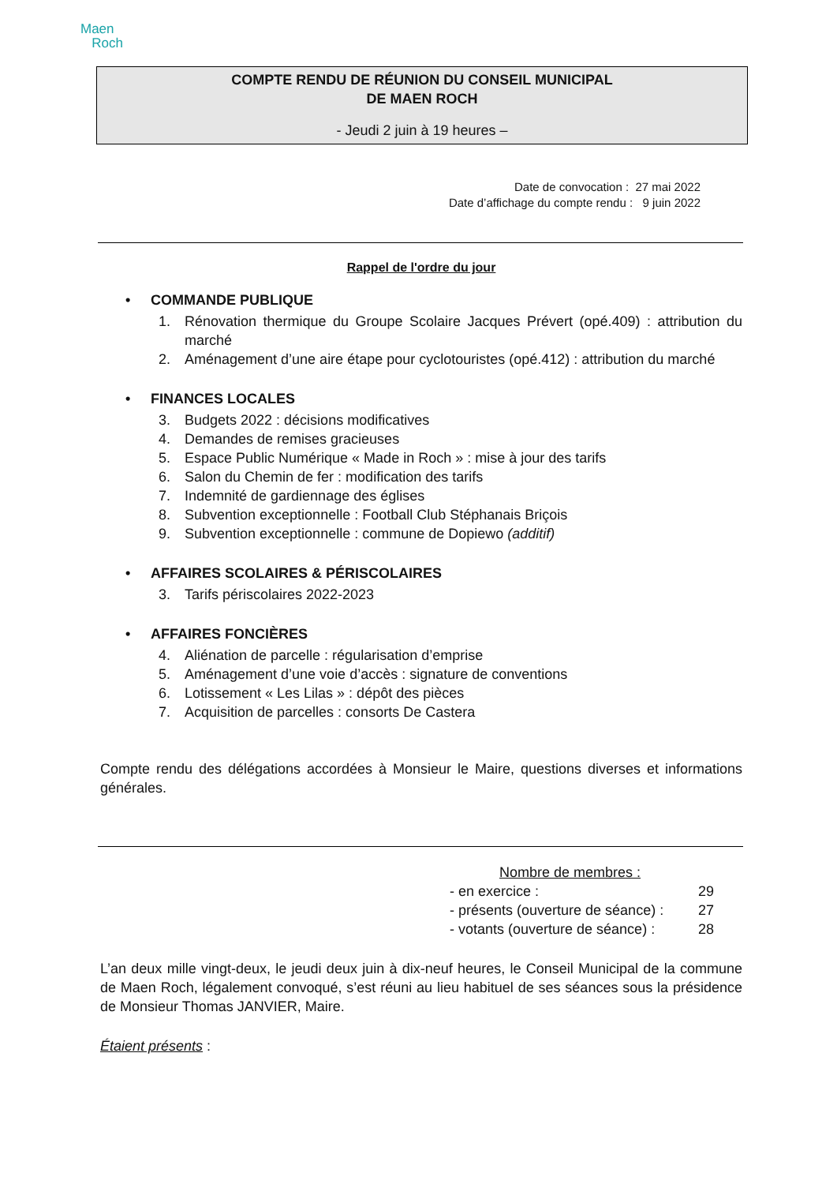Maen
Roch
COMPTE RENDU DE RÉUNION DU CONSEIL MUNICIPAL
DE MAEN ROCH
- Jeudi 2 juin à 19 heures –
Date de convocation : 27 mai 2022
Date d’affichage du compte rendu : 9 juin 2022
Rappel de l'ordre du jour
• COMMANDE PUBLIQUE
1.
Rénovation thermique du Groupe Scolaire Jacques Prévert (opé.409) : attribution du marché
2.
Aménagement d’une aire étape pour cyclotouristes (opé.412) : attribution du marché
• FINANCES LOCALES
3. Budgets 2022 : décisions modificatives
4. Demandes de remises gracieuses
5. Espace Public Numérique « Made in Roch » : mise à jour des tarifs
6. Salon du Chemin de fer : modification des tarifs
7. Indemnité de gardiennage des églises
8. Subvention exceptionnelle : Football Club Stéphanais Briçois
9. Subvention exceptionnelle : commune de Dopiewo (additif)
• AFFAIRES SCOLAIRES & PÉRISCOLAIRES
3. Tarifs périscolaires 2022-2023
• AFFAIRES FONCIÈRES
4. Aliénation de parcelle : régularisation d’emprise
5. Aménagement d’une voie d’accès : signature de conventions
6. Lotissement « Les Lilas » : dépôt des pièces
7. Acquisition de parcelles : consorts De Castera
Compte rendu des délégations accordées à Monsieur le Maire, questions diverses et informations générales.
Nombre de membres :
| - en exercice : | 29 |
| - présents (ouverture de séance) : | 27 |
| - votants (ouverture de séance) : | 28 |
L’an deux mille vingt-deux, le jeudi deux juin à dix-neuf heures, le Conseil Municipal de la commune de Maen Roch, légalement convoqué, s’est réuni au lieu habituel de ses séances sous la présidence de Monsieur Thomas JANVIER, Maire.
Étaient présents :